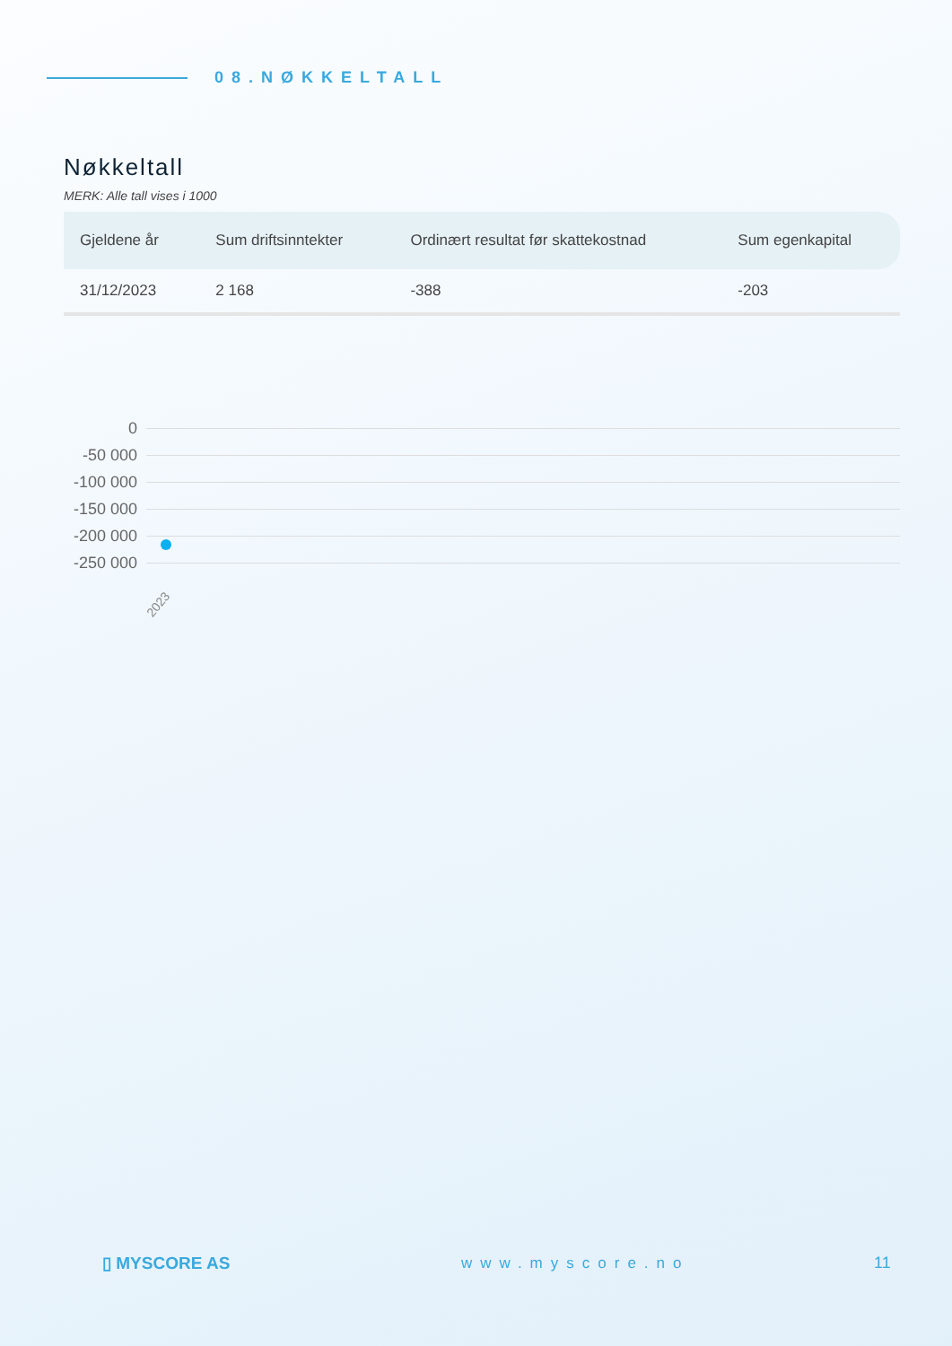08.NØKKELTALL
Nøkkeltall
MERK: Alle tall vises i 1000
| Gjeldene år | Sum driftsinntekter | Ordinært resultat før skattekostnad | Sum egenkapital |
| --- | --- | --- | --- |
| 31/12/2023 | 2 168 | -388 | -203 |
0
-50 000
-100 000
-150 000
-200 000
-250 000
2023
▯ MYSCORE AS www.myscore.no 11